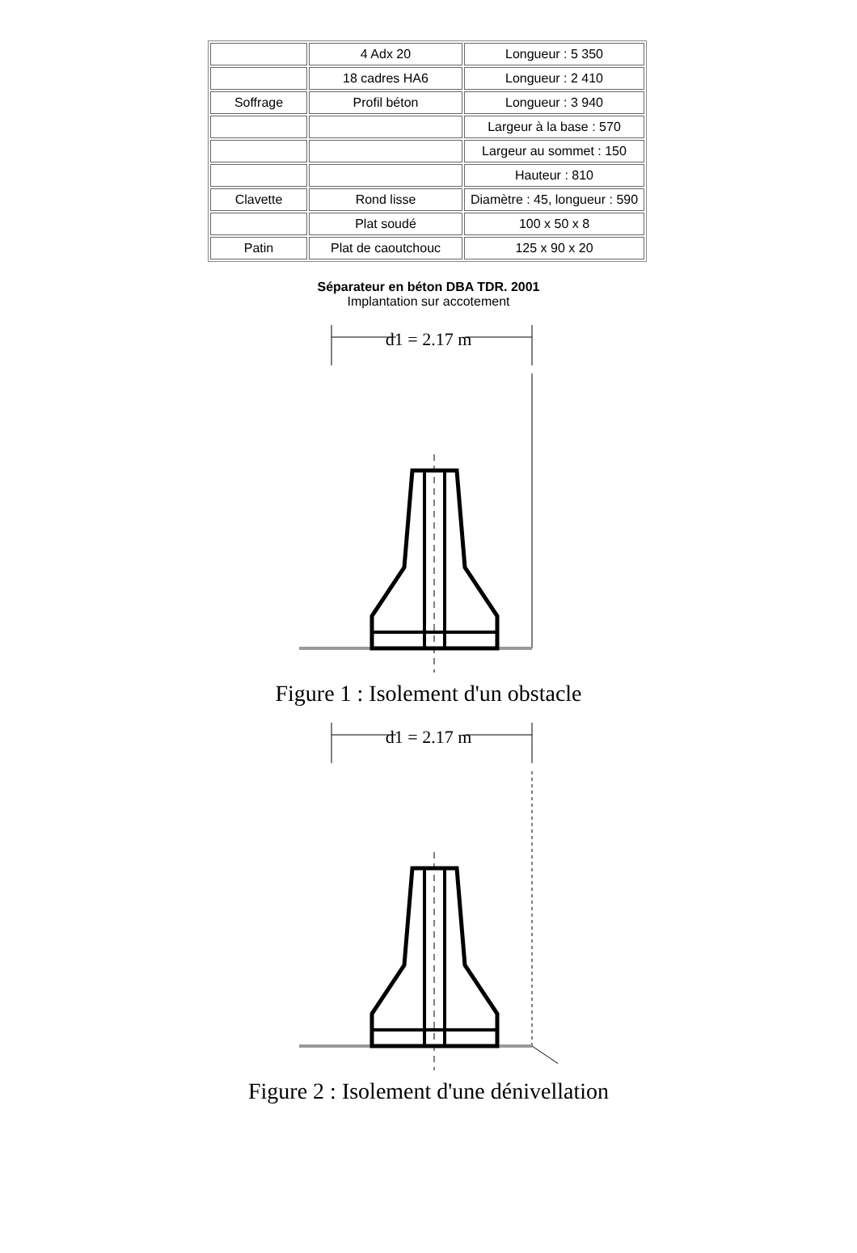| | 4 Adx 20 | Longueur : 5 350 |
| | 18 cadres HA6 | Longueur : 2 410 |
| Soffrage | Profil béton | Longueur : 3 940 |
| | | Largeur à la base : 570 |
| | | Largeur au sommet : 150 |
| | | Hauteur : 810 |
| Clavette | Rond lisse | Diamètre : 45, longueur : 590 |
| | Plat soudé | 100 x 50 x 8 |
| Patin | Plat de caoutchouc | 125 x 90 x 20 |
Séparateur en béton DBA TDR. 2001
Implantation sur accotement
d1 = 2.17 m
Figure 1 : Isolement d'un obstacle
d1 = 2.17 m
Figure 2 : Isolement d'une dénivellation